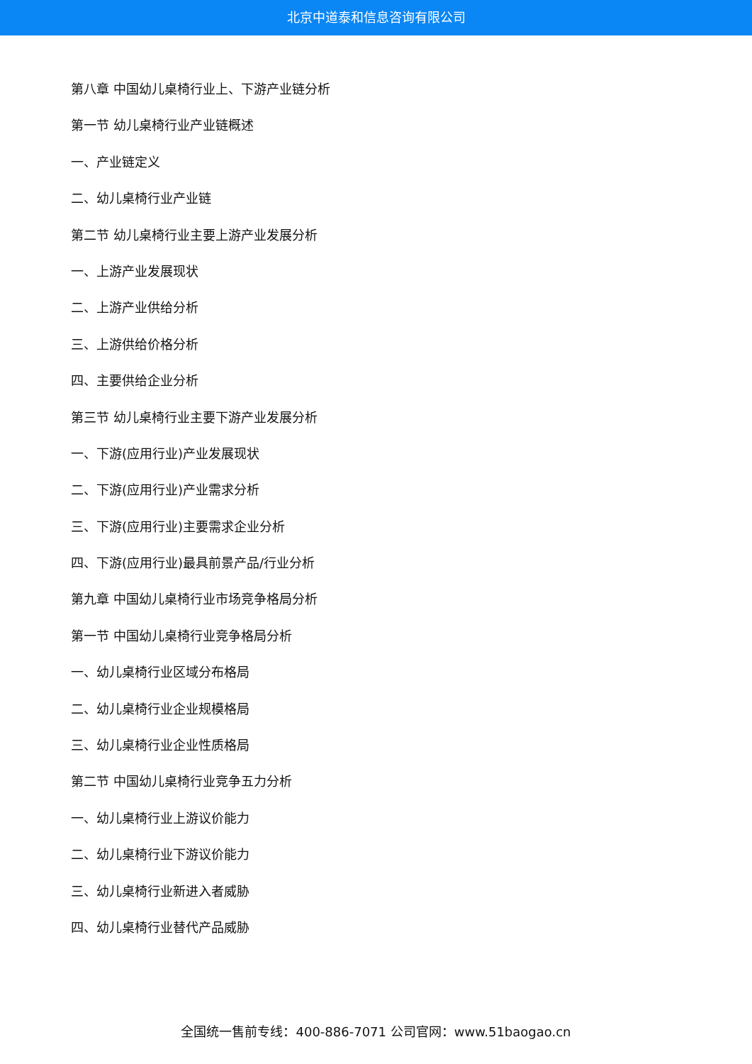北京中道泰和信息咨询有限公司
第八章 中国幼儿桌椅行业上、下游产业链分析
第一节 幼儿桌椅行业产业链概述
一、产业链定义
二、幼儿桌椅行业产业链
第二节 幼儿桌椅行业主要上游产业发展分析
一、上游产业发展现状
二、上游产业供给分析
三、上游供给价格分析
四、主要供给企业分析
第三节 幼儿桌椅行业主要下游产业发展分析
一、下游(应用行业)产业发展现状
二、下游(应用行业)产业需求分析
三、下游(应用行业)主要需求企业分析
四、下游(应用行业)最具前景产品/行业分析
第九章 中国幼儿桌椅行业市场竞争格局分析
第一节 中国幼儿桌椅行业竞争格局分析
一、幼儿桌椅行业区域分布格局
二、幼儿桌椅行业企业规模格局
三、幼儿桌椅行业企业性质格局
第二节 中国幼儿桌椅行业竞争五力分析
一、幼儿桌椅行业上游议价能力
二、幼儿桌椅行业下游议价能力
三、幼儿桌椅行业新进入者威胁
四、幼儿桌椅行业替代产品威胁
全国统一售前专线：400-886-7071 公司官网：www.51baogao.cn